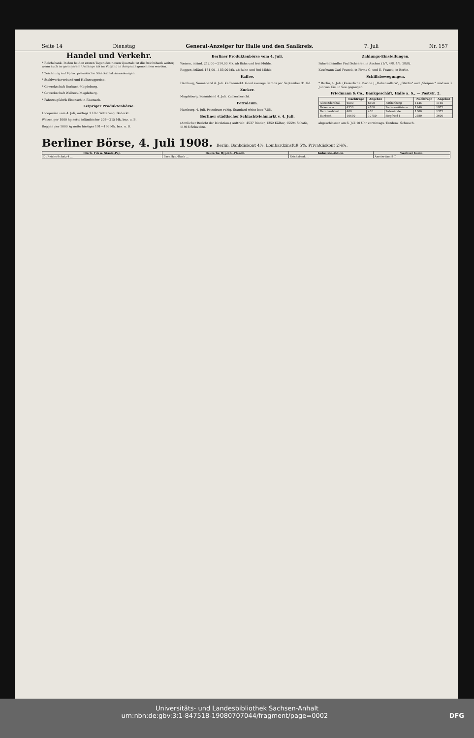Seite 14 Dienstag General-Anzeiger für Halle und den Saalkreis. 7. Juli Nr. 157
Handel und Verkehr.
* Reichsbank. In den beiden ersten Tagen des neuen Quartals ist die Reichsbank weiter, wenn auch in geringerem Umfange als im Vorjahr, in Anspruch genommen worden.
* Zeichnung auf 4proz. preussische Staatsschatzanweisungen.
* Stahlwerksverband und Halbzeugpreise.
* Gewerkschaft Burbach-Magdeburg.
* Gewerkschaft Walbeck-Magdeburg.
* Fahrzeugfabrik Eisenach in Eisenach.
Leipziger Produktenbörse.
Loco­preise vom 4. Juli, mittags 1 Uhr. Witterung: Bedeckt.
Weizen per 1000 kg netto inländischer 208—215 Mk. bez. u. B.
Roggen per 1000 kg netto hiesiger 191—196 Mk. bez. u. B.
Berliner Produktenbörse vom 4. Juli.
Weizen, inländ. 212,00—214,00 Mk. ab Bahn und frei Mühle.
Roggen, inländ. 181,00—183,00 Mk. ab Bahn und frei Mühle.
Kaffee.
Hamburg, Sonnabend 4. Juli. Kaffeemarkt. Good average Santos per September 31 Gd.
Zucker.
Magdeburg, Sonnabend 4. Juli. Zuckerbericht.
Petroleum.
Hamburg, 4. Juli. Petroleum ruhig, Standard white loco 7,55.
Berliner städtischer Schlachtviehmarkt v. 4. Juli.
(Amtlicher Bericht der Direktion.) Auftrieb: 4537 Rinder, 1352 Kälber, 15594 Schafe, 11916 Schweine.
Zahlungs-Einstellungen.
Fahrradhändler Paul Scheeren in Aachen (1/7, 4/8, 4/8, 28/8).
Kaufmann Carl Franck, in Firma C. und E. Franck, in Berlin.
Schiffsbewegungen.
* Berlin, 4. Juli. (Kaiserliche Marine.) „Hohenzollern", „Stettin" und „Sleipner" sind am 3. Juli von Kiel in See gegangen.
Friedmann & Co., Bankgeschäft, Halle a. S., — Poststr. 2.
| | Nachfrage | Angebot | | Nachfrage | Angebot |
| --- | --- | --- | --- | --- | --- |
| Alexandershall | 6500 | 6600 | Rothenberg | 1125 | 1160 |
| Beienrode | 4550 | 4700 | Sachsen-Weimar | 1940 | 1975 |
| Bernhardshall | 400 | 450 | Salzmünde | 1300 | 1375 |
| Burbach | 10650 | 10750 | Siegfried I | 2580 | 2600 |
abgeschlossen am 6. Juli 10 Uhr vormittags. Tendenz: Schwach.
Berliner Börse, 4. Juli 1908. Berlin. Bankdiskont 4%, Lombardzinsfuß 5%, Privatdiskont 2⅞%.
| Dtsch. Fds u. Staats-Pap. | Deutsche Hypoth.-Pfandb. | Industrie-Aktien. | Wechsel Kurse. |
| --- | --- | --- | --- |
| Dt.Reichs-Schatz 4 ... | Bayr.Hyp.-Bank ... | Reichsbank ... | Amsterdam 8 T. |
Universitäts- und Landesbibliothek Sachsen-Anhalt
urn:nbn:de:gbv:3:1-847518-19080707044/fragment/page=0002 DFG